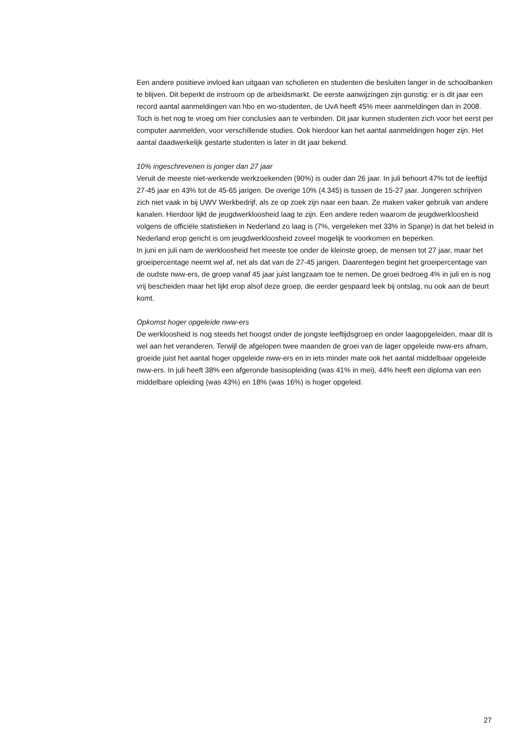Een andere positieve invloed kan uitgaan van scholieren en studenten die besluiten langer in de schoolbanken te blijven. Dit beperkt de instroom op de arbeidsmarkt. De eerste aanwijzingen zijn gunstig: er is dit jaar een record aantal aanmeldingen van hbo en wo-studenten, de UvA heeft 45% meer aanmeldingen dan in 2008. Toch is het nog te vroeg om hier conclusies aan te verbinden. Dit jaar kunnen studenten zich voor het eerst per computer aanmelden, voor verschillende studies. Ook hierdoor kan het aantal aanmeldingen hoger zijn. Het aantal daadwerkelijk gestarte studenten is later in dit jaar bekend.
10% ingeschrevenen is jonger dan 27 jaar
Veruit de meeste niet-werkende werkzoekenden (90%) is ouder dan 26 jaar. In juli behoort 47% tot de leeftijd 27-45 jaar en 43% tot de 45-65 jarigen. De overige 10% (4.345) is tussen de 15-27 jaar. Jongeren schrijven zich niet vaak in bij UWV Werkbedrijf, als ze op zoek zijn naar een baan. Ze maken vaker gebruik van andere kanalen. Hierdoor lijkt de jeugdwerkloosheid laag te zijn. Een andere reden waarom de jeugdwerkloosheid volgens de officiële statistieken in Nederland zo laag is (7%, vergeleken met 33% in Spanje) is dat het beleid in Nederland erop gericht is om jeugdwerkloosheid zoveel mogelijk te voorkomen en beperken.
In juni en juli nam de werkloosheid het meeste toe onder de kleinste groep, de mensen tot 27 jaar, maar het groeipercentage neemt wel af, net als dat van de 27-45 jarigen. Daarentegen begint het groeipercentage van de oudste nww-ers, de groep vanaf 45 jaar juist langzaam toe te nemen. De groei bedroeg 4% in juli en is nog vrij bescheiden maar het lijkt erop alsof deze groep, die eerder gespaard leek bij ontslag, nu ook aan de beurt komt.
Opkomst hoger opgeleide nww-ers
De werkloosheid is nog steeds het hoogst onder de jongste leeftijdsgroep en onder laagopgeleiden, maar dit is wel aan het veranderen. Terwijl de afgelopen twee maanden de groei van de lager opgeleide nww-ers afnam, groeide juist het aantal hoger opgeleide nww-ers en in iets minder mate ook het aantal middelbaar opgeleide nww-ers. In juli heeft 38% een afgeronde basisopleiding (was 41% in mei), 44% heeft een diploma van een middelbare opleiding (was 43%) en 18% (was 16%) is hoger opgeleid.
27